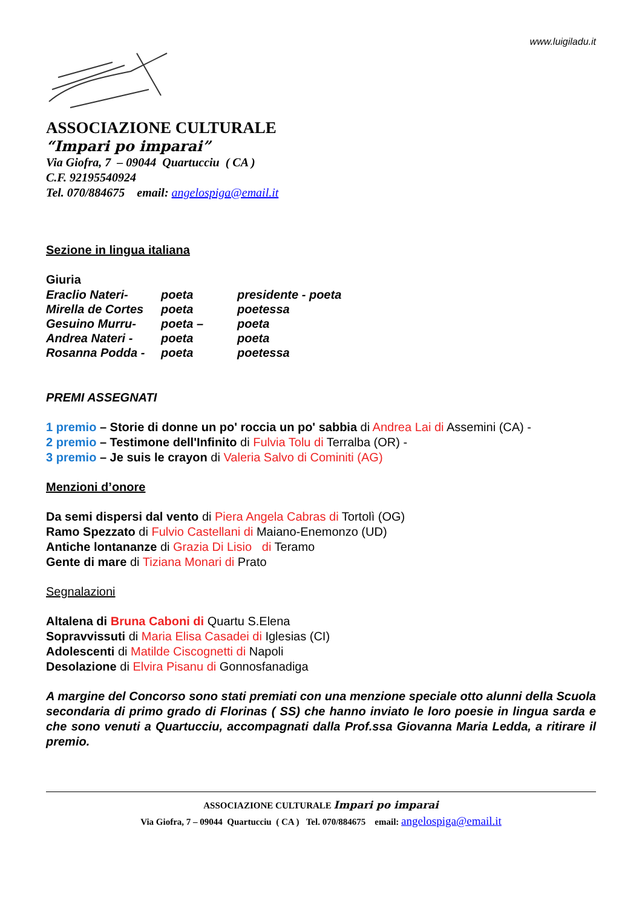www.luigiladu.it
ASSOCIAZIONE CULTURALE
“Impari po imparai”
Via Giofra, 7 – 09044 Quartucciu ( CA )
C.F. 92195540924
Tel. 070/884675 email: angelospiga@email.it
Sezione in lingua italiana
Giuria
| Eraclio Nateri- | poeta | presidente - poeta |
| Mirella de Cortes | poeta | poetessa |
| Gesuino Murru- | poeta – | poeta |
| Andrea Nateri - | poeta | poeta |
| Rosanna Podda - | poeta | poetessa |
PREMI ASSEGNATI
1 premio – Storie di donne un po' roccia un po' sabbia di Andrea Lai di Assemini (CA) -
2 premio – Testimone dell'Infinito di Fulvia Tolu di Terralba (OR) -
3 premio – Je suis le crayon di Valeria Salvo di Cominiti (AG)
Menzioni d’onore
Da semi dispersi dal vento di Piera Angela Cabras di Tortolì (OG)
Ramo Spezzato di Fulvio Castellani di Maiano-Enemonzo (UD)
Antiche lontananze di Grazia Di Lisio di Teramo
Gente di mare di Tiziana Monari di Prato
Segnalazioni
Altalena di Bruna Caboni di Quartu S.Elena
Sopravvissuti di Maria Elisa Casadei di Iglesias (CI)
Adolescenti di Matilde Ciscognetti di Napoli
Desolazione di Elvira Pisanu di Gonnosfanadiga
A margine del Concorso sono stati premiati con una menzione speciale otto alunni della Scuola secondaria di primo grado di Florinas ( SS) che hanno inviato le loro poesie in lingua sarda e che sono venuti a Quartucciu, accompagnati dalla Prof.ssa Giovanna Maria Ledda, a ritirare il premio.
ASSOCIAZIONE CULTURALE Impari po imparai
Via Giofra, 7 – 09044 Quartucciu ( CA ) Tel. 070/884675 email: angelospiga@email.it